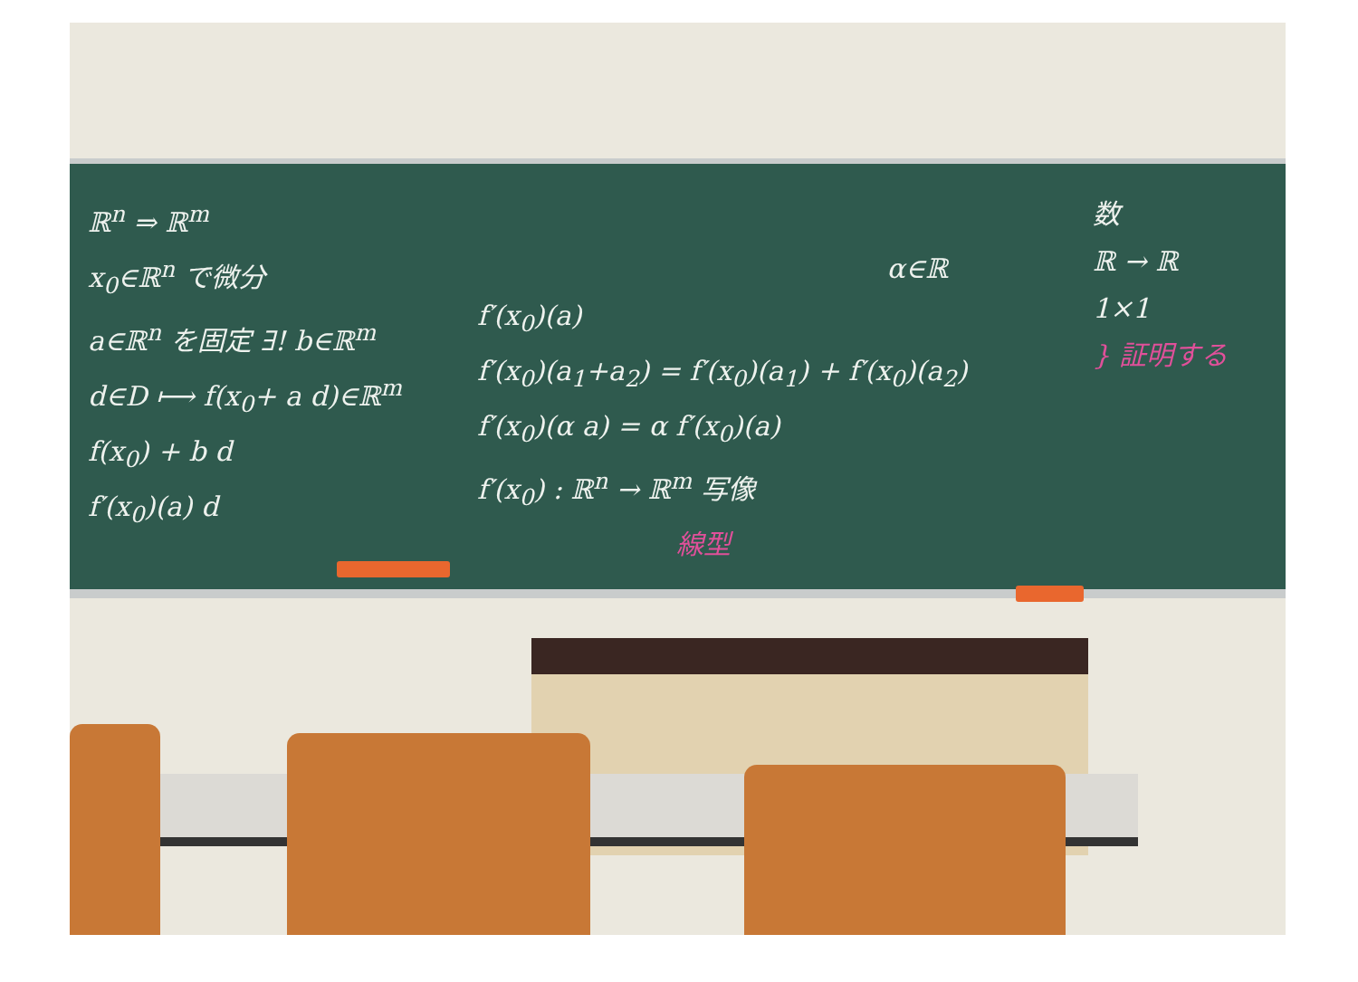ℝ<sup>n</sup> ⇒ ℝ<sup>m</sup>
x<sub>0</sub>∈ℝ<sup>n</sup> で微分
a∈ℝ<sup>n</sup> を固定 ∃! b∈ℝ<sup>m</sup>
d∈D ⟼ f(x<sub>0</sub>+ a d)∈ℝ<sup>m</sup>
f(x<sub>0</sub>) + b d
f′(x<sub>0</sub>)(a) d
α∈ℝ
f′(x<sub>0</sub>)(a)
f′(x<sub>0</sub>)(a<sub>1</sub>+a<sub>2</sub>) = f′(x<sub>0</sub>)(a<sub>1</sub>) + f′(x<sub>0</sub>)(a<sub>2</sub>)
f′(x<sub>0</sub>)(α a) = α f′(x<sub>0</sub>)(a)
f′(x<sub>0</sub>) : ℝ<sup>n</sup> → ℝ<sup>m</sup> 写像
線型
数
ℝ → ℝ
1×1
} 証明する